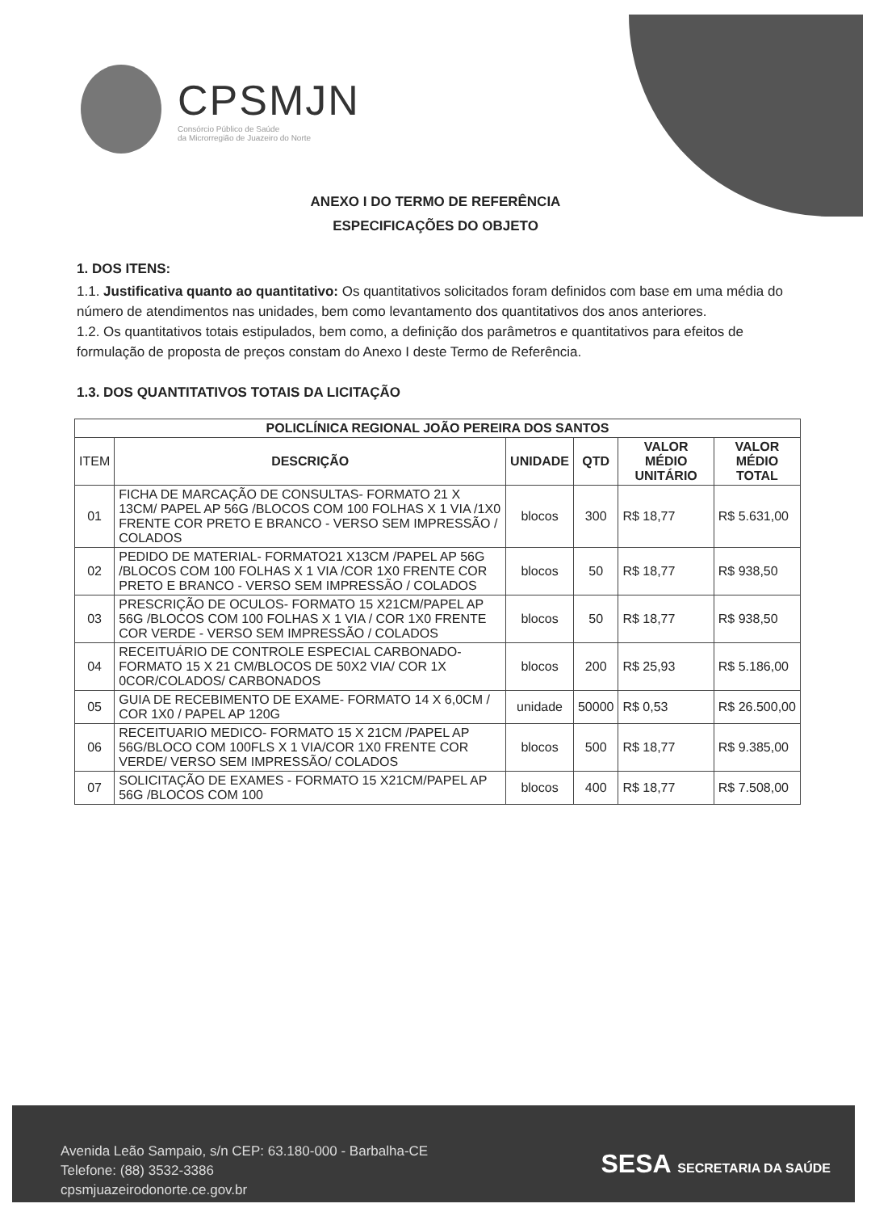CPSMJN
Consórcio Público de Saúde
da Microrregião de Juazeiro do Norte
ANEXO I DO TERMO DE REFERÊNCIA
ESPECIFICAÇÕES DO OBJETO
1. DOS ITENS:
1.1. Justificativa quanto ao quantitativo: Os quantitativos solicitados foram definidos com base em uma média do número de atendimentos nas unidades, bem como levantamento dos quantitativos dos anos anteriores.
1.2. Os quantitativos totais estipulados, bem como, a definição dos parâmetros e quantitativos para efeitos de formulação de proposta de preços constam do Anexo I deste Termo de Referência.
1.3. DOS QUANTITATIVOS TOTAIS DA LICITAÇÃO
| POLICLÍNICA REGIONAL JOÃO PEREIRA DOS SANTOS | | | | | |
| --- | --- | --- | --- | --- | --- |
| ITEM | DESCRIÇÃO | UNIDADE | QTD | VALOR MÉDIO UNITÁRIO | VALOR MÉDIO TOTAL |
| 01 | FICHA DE MARCAÇÃO DE CONSULTAS- FORMATO 21 X 13CM/ PAPEL AP 56G /BLOCOS COM 100 FOLHAS X 1 VIA /1X0 FRENTE COR PRETO E BRANCO - VERSO SEM IMPRESSÃO / COLADOS | blocos | 300 | R$ 18,77 | R$ 5.631,00 |
| 02 | PEDIDO DE MATERIAL- FORMATO21 X13CM /PAPEL AP 56G /BLOCOS COM 100 FOLHAS X 1 VIA /COR 1X0 FRENTE COR PRETO E BRANCO - VERSO SEM IMPRESSÃO / COLADOS | blocos | 50 | R$ 18,77 | R$ 938,50 |
| 03 | PRESCRIÇÃO DE OCULOS- FORMATO 15 X21CM/PAPEL AP 56G /BLOCOS COM 100 FOLHAS X 1 VIA / COR 1X0 FRENTE COR VERDE - VERSO SEM IMPRESSÃO / COLADOS | blocos | 50 | R$ 18,77 | R$ 938,50 |
| 04 | RECEITUÁRIO DE CONTROLE ESPECIAL CARBONADO- FORMATO 15 X 21 CM/BLOCOS DE 50X2 VIA/ COR 1X 0COR/COLADOS/ CARBONADOS | blocos | 200 | R$ 25,93 | R$ 5.186,00 |
| 05 | GUIA DE RECEBIMENTO DE EXAME- FORMATO 14 X 6,0CM / COR 1X0 / PAPEL AP 120G | unidade | 50000 | R$ 0,53 | R$ 26.500,00 |
| 06 | RECEITUARIO MEDICO- FORMATO 15 X 21CM /PAPEL AP 56G/BLOCO COM 100FLS X 1 VIA/COR 1X0 FRENTE COR VERDE/ VERSO SEM IMPRESSÃO/ COLADOS | blocos | 500 | R$ 18,77 | R$ 9.385,00 |
| 07 | SOLICITAÇÃO DE EXAMES - FORMATO 15 X21CM/PAPEL AP 56G /BLOCOS COM 100 | blocos | 400 | R$ 18,77 | R$ 7.508,00 |
Avenida Leão Sampaio, s/n CEP: 63.180-000 - Barbalha-CE
Telefone: (88) 3532-3386
cpsmjuazeirodonorte.ce.gov.br
SESA SECRETARIA DA SAÚDE